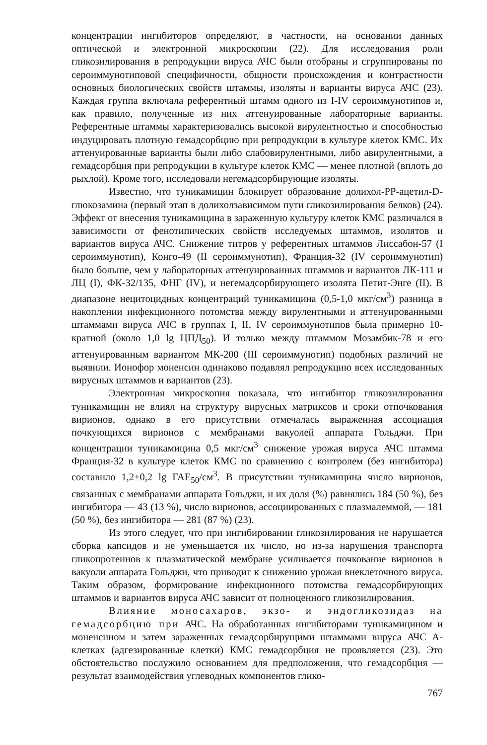концентрации ингибиторов определяют, в частности, на основании данных оптической и электронной микроскопии (22). Для исследования роли гликозилирования в репродукции вируса АЧС были отобраны и сгруппированы по сероиммунотиповой специфичности, общности происхождения и контрастности основных биологических свойств штаммы, изоляты и варианты вируса АЧС (23). Каждая группа включала референтный штамм одного из I-IV сероиммунотипов и, как правило, полученные из них аттенуированные лабораторные варианты. Референтные штаммы характеризовались высокой вирулентностью и способностью индуцировать плотную гемадсорбцию при репродукции в культуре клеток КМС. Их аттенуированные варианты были либо слабовирулентными, либо авирулентными, а гемадсорбция при репродукции в культуре клеток КМС — менее плотной (вплоть до рыхлой). Кроме того, исследовали негемадсорбирующие изоляты.
Известно, что туникамицин блокирует образование долихол-РР-ацетил-D-глюкозамина (первый этап в долихолзависимом пути гликозилирования белков) (24). Эффект от внесения туникамицина в зараженную культуру клеток КМС различался в зависимости от фенотипических свойств исследуемых штаммов, изолятов и вариантов вируса АЧС. Снижение титров у референтных штаммов Лиссабон-57 (I сероиммунотип), Конго-49 (II сероиммунотип), Франция-32 (IV сероиммунотип) было больше, чем у лабораторных аттенуированных штаммов и вариантов ЛК-111 и ЛЦ (I), ФК-32/135, ФНГ (IV), и негемадсорбирующего изолята Петит-Энге (II). В диапазоне нецитоцидных концентраций туникамицина (0,5-1,0 мкг/см<sup>3</sup>) разница в накоплении инфекционного потомства между вирулентными и аттенуированными штаммами вируса АЧС в группах I, II, IV сероиммунотипов была примерно 10-кратной (около 1,0 lg ЦПД<sub>50</sub>). И только между штаммом Мозамбик-78 и его аттенуированным вариантом МК-200 (III сероиммунотип) подобных различий не выявили. Ионофор моненсин одинаково подавлял репродукцию всех исследованных вирусных штаммов и вариантов (23).
Электронная микроскопия показала, что ингибитор гликозилирования туникамицин не влиял на структуру вирусных матриксов и сроки отпочкования вирионов, однако в его присутствии отмечалась выраженная ассоциация почкующихся вирионов с мембранами вакуолей аппарата Гольджи. При концентрации туникамицина 0,5 мкг/см<sup>3</sup> снижение урожая вируса АЧС штамма Франция-32 в культуре клеток КМС по сравнению с контролем (без ингибитора) составило 1,2±0,2 lg ГАЕ<sub>50</sub>/см<sup>3</sup>. В присутствии туникамицина число вирионов, связанных с мембранами аппарата Гольджи, и их доля (%) равнялись 184 (50 %), без ингибитора — 43 (13 %), число вирионов, ассоциированных с плазмалеммой, — 181 (50 %), без ингибитора — 281 (87 %) (23).
Из этого следует, что при ингибировании гликозилирования не нарушается сборка капсидов и не уменьшается их число, но из-за нарушения транспорта гликопротеинов к плазматической мембране усиливается почкование вирионов в вакуоли аппарата Гольджи, что приводит к снижению урожая внеклеточного вируса. Таким образом, формирование инфекционного потомства гемадсорбирующих штаммов и вариантов вируса АЧС зависит от полноценного гликозилирования.
Влияние моносахаров, экзо- и эндогликозидаз на гемадсорбцию при АЧС. На обработанных ингибиторами туникамицином и моненсином и затем зараженных гемадсорбирущими штаммами вируса АЧС А-клетках (адгезированные клетки) КМС гемадсорбция не проявляется (23). Это обстоятельство послужило основанием для предположения, что гемадсорбция — результат взаимодействия углеводных компонентов глико-
767